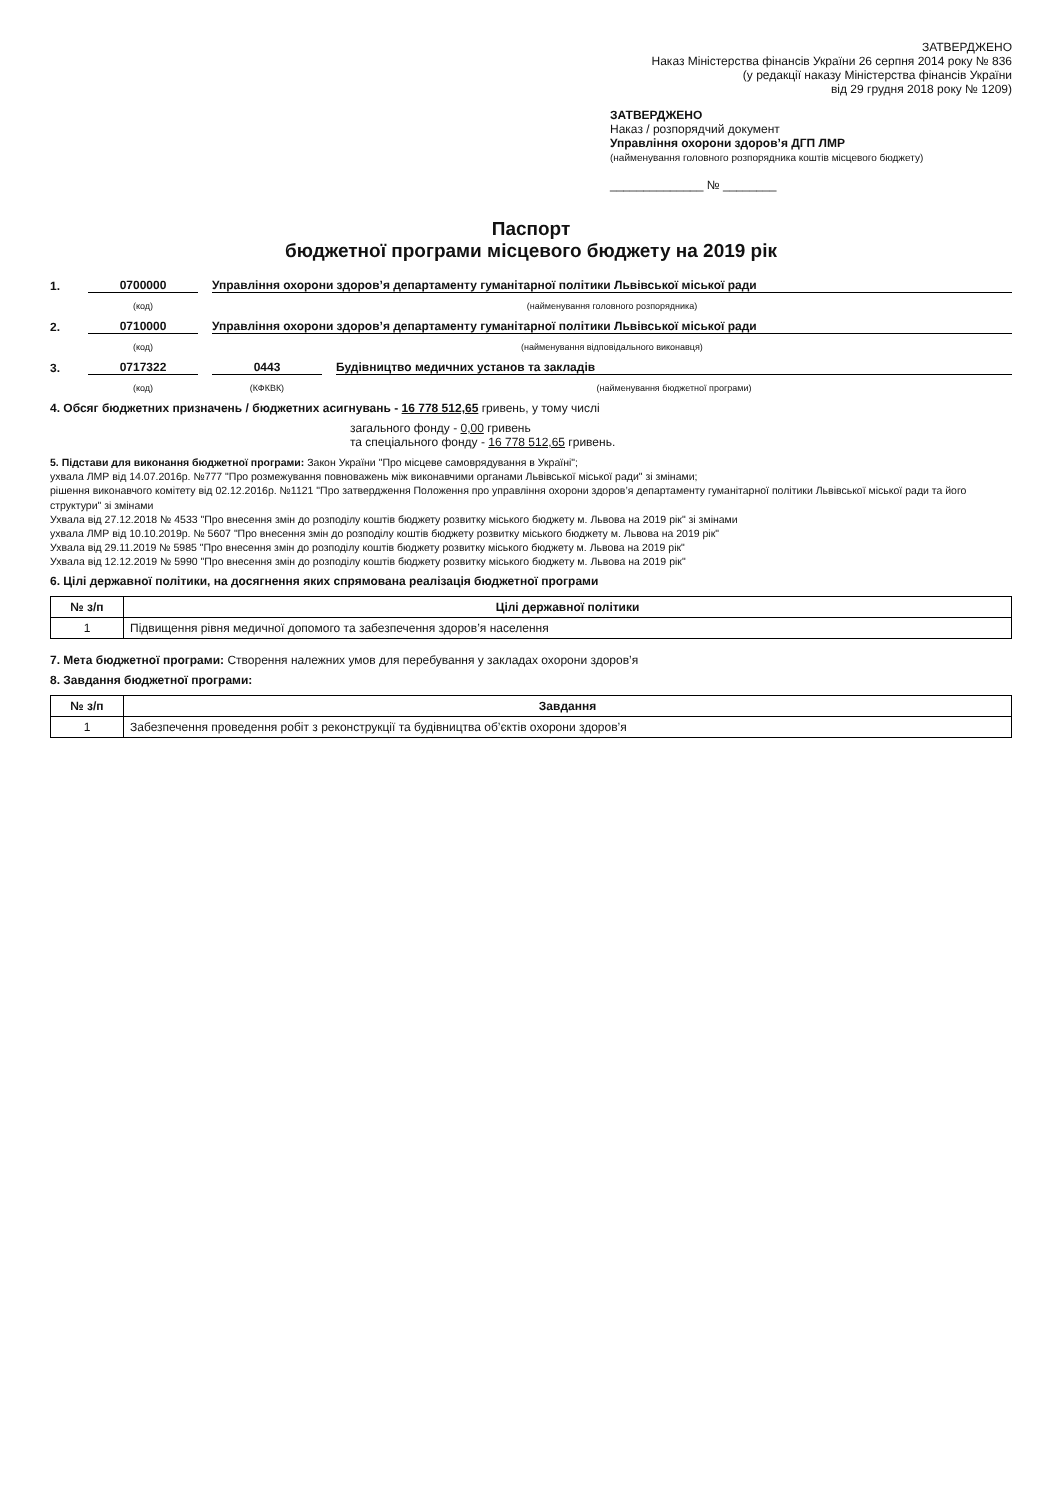ЗАТВЕРДЖЕНО
Наказ Міністерства фінансів України 26 серпня 2014 року № 836
(у редакції наказу Міністерства фінансів України
від 29 грудня 2018 року № 1209)
ЗАТВЕРДЖЕНО
Наказ / розпорядчий документ
Управління охорони здоров’я ДГП ЛМР
(найменування головного розпорядника коштів місцевого бюджету)
______________ № ________
Паспорт
бюджетної програми місцевого бюджету на 2019 рік
1. 0700000 Управління охорони здоров’я департаменту гуманітарної політики Львівської міської ради
(код) (найменування головного розпорядника)
2. 0710000 Управління охорони здоров’я департаменту гуманітарної політики Львівської міської ради
(код) (найменування відповідального виконавця)
3. 0717322 0443 Будівництво медичних установ та закладів
(код) (КФКВК) (найменування бюджетної програми)
4. Обсяг бюджетних призначень / бюджетних асигнувань - 16 778 512,65 гривень, у тому числі
загального фонду - 0,00 гривень
та спеціального фонду - 16 778 512,65 гривень.
5. Підстави для виконання бюджетної програми: Закон України "Про місцеве самоврядування в Україні";
ухвала ЛМР від 14.07.2016р. №777 "Про розмежування повноважень між виконавчими органами Львівської міської ради" зі змінами;
рішення виконавчого комітету від 02.12.2016р. №1121 "Про затвердження Положення про управління охорони здоров’я департаменту гуманітарної політики Львівської міської ради та його структури" зі змінами
Ухвала від 27.12.2018 № 4533 "Про внесення змін до розподілу коштів бюджету розвитку міського бюджету м. Львова на 2019 рік" зі змінами
ухвала ЛМР від 10.10.2019р. № 5607 "Про внесення змін до розподілу коштів бюджету розвитку міського бюджету м. Львова на 2019 рік"
Ухвала від 29.11.2019 № 5985 "Про внесення змін до розподілу коштів бюджету розвитку міського бюджету м. Львова на 2019 рік"
Ухвала від 12.12.2019 № 5990 "Про внесення змін до розподілу коштів бюджету розвитку міського бюджету м. Львова на 2019 рік"
6. Цілі державної політики, на досягнення яких спрямована реалізація бюджетної програми
| № з/п | Цілі державної політики |
| --- | --- |
| 1 | Підвищення рівня медичної допомого та забезпечення здоров’я населення |
7. Мета бюджетної програми: Створення належних умов для перебування у закладах охорони здоров’я
8. Завдання бюджетної програми:
| № з/п | Завдання |
| --- | --- |
| 1 | Забезпечення проведення робіт з реконструкції та будівництва об’єктів охорони здоров’я |